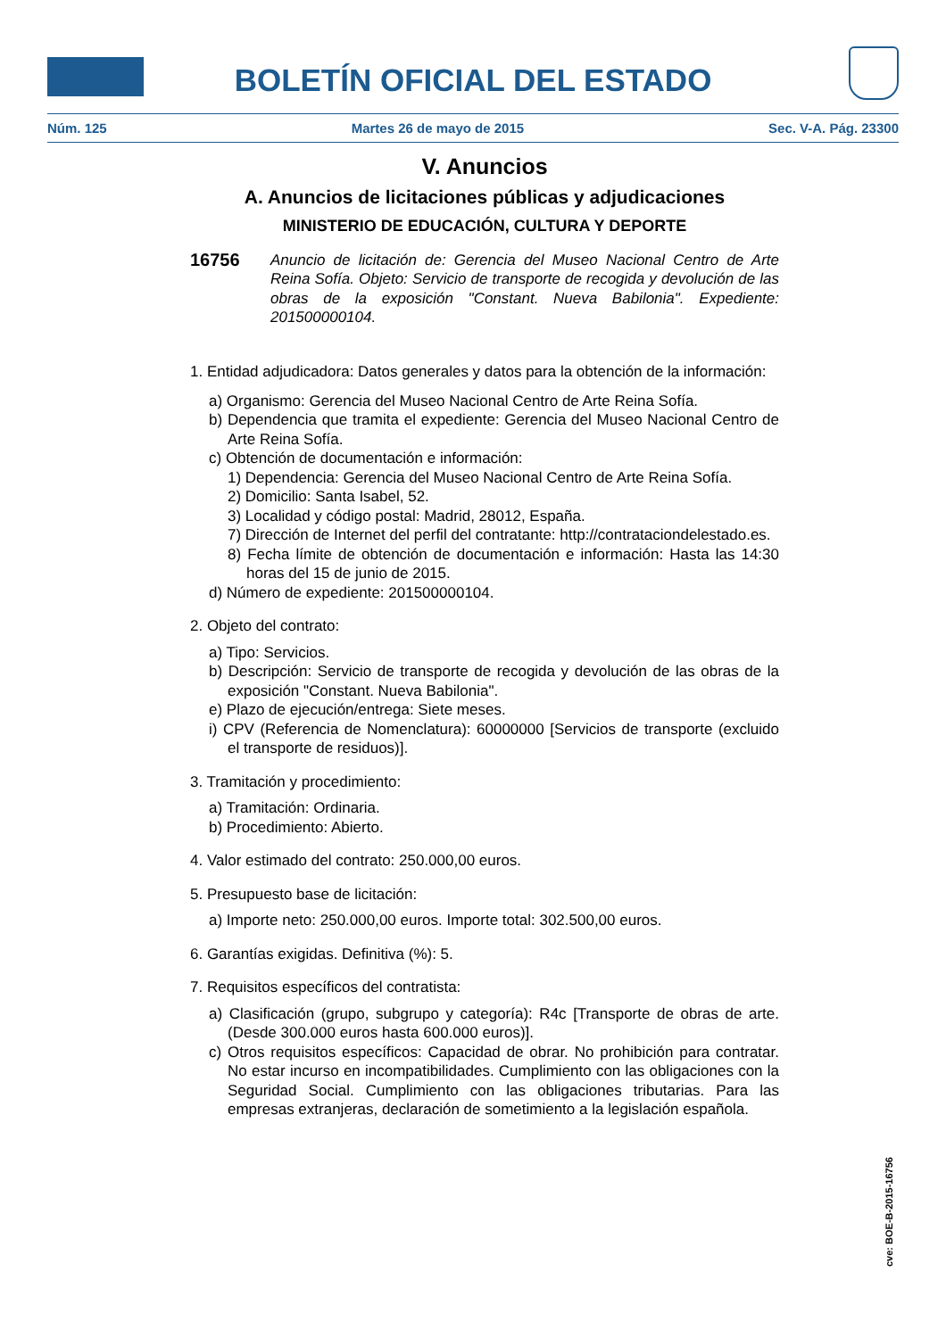BOLETÍN OFICIAL DEL ESTADO
Núm. 125 Martes 26 de mayo de 2015 Sec. V-A. Pág. 23300
V. Anuncios
A. Anuncios de licitaciones públicas y adjudicaciones
MINISTERIO DE EDUCACIÓN, CULTURA Y DEPORTE
16756 Anuncio de licitación de: Gerencia del Museo Nacional Centro de Arte Reina Sofía. Objeto: Servicio de transporte de recogida y devolución de las obras de la exposición "Constant. Nueva Babilonia". Expediente: 201500000104.
1. Entidad adjudicadora: Datos generales y datos para la obtención de la información:
a) Organismo: Gerencia del Museo Nacional Centro de Arte Reina Sofía.
b) Dependencia que tramita el expediente: Gerencia del Museo Nacional Centro de Arte Reina Sofía.
c) Obtención de documentación e información:
1) Dependencia: Gerencia del Museo Nacional Centro de Arte Reina Sofía.
2) Domicilio: Santa Isabel, 52.
3) Localidad y código postal: Madrid, 28012, España.
7) Dirección de Internet del perfil del contratante: http://contrataciondelestado.es.
8) Fecha límite de obtención de documentación e información: Hasta las 14:30 horas del 15 de junio de 2015.
d) Número de expediente: 201500000104.
2. Objeto del contrato:
a) Tipo: Servicios.
b) Descripción: Servicio de transporte de recogida y devolución de las obras de la exposición "Constant. Nueva Babilonia".
e) Plazo de ejecución/entrega: Siete meses.
i) CPV (Referencia de Nomenclatura): 60000000 [Servicios de transporte (excluido el transporte de residuos)].
3. Tramitación y procedimiento:
a) Tramitación: Ordinaria.
b) Procedimiento: Abierto.
4. Valor estimado del contrato: 250.000,00 euros.
5. Presupuesto base de licitación:
a) Importe neto: 250.000,00 euros. Importe total: 302.500,00 euros.
6. Garantías exigidas. Definitiva (%): 5.
7. Requisitos específicos del contratista:
a) Clasificación (grupo, subgrupo y categoría): R4c [Transporte de obras de arte. (Desde 300.000 euros hasta 600.000 euros)].
c) Otros requisitos específicos: Capacidad de obrar. No prohibición para contratar. No estar incurso en incompatibilidades. Cumplimiento con las obligaciones con la Seguridad Social. Cumplimiento con las obligaciones tributarias. Para las empresas extranjeras, declaración de sometimiento a la legislación española.
cve: BOE-B-2015-16756